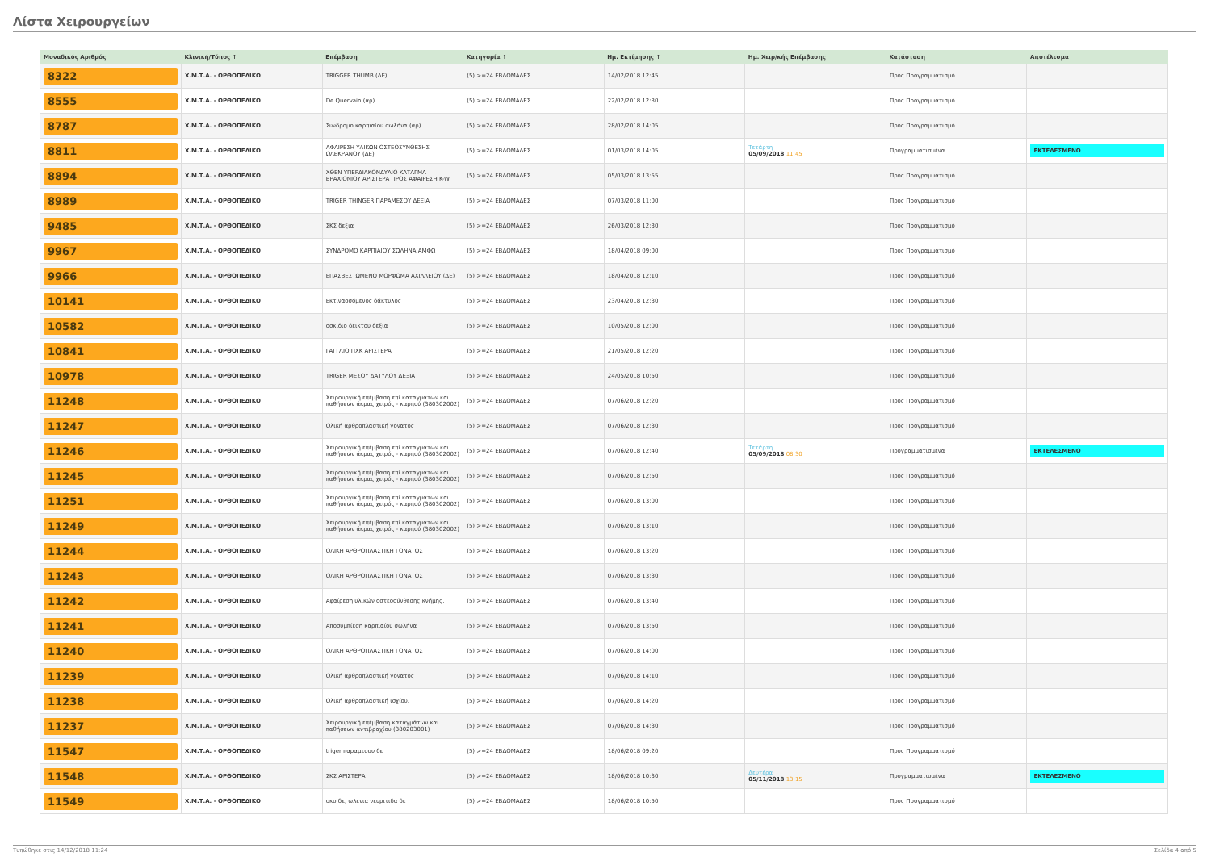Λίστα Χειρουργείων
| Μοναδικός Αριθμός | Κλινική/Τύπος ↑ | Επέμβαση | Κατηγορία ↑ | Ημ. Εκτίμησης ↑ | Ημ. Χειρ/κής Επέμβασης | Κατάσταση | Αποτέλεσμα |
| --- | --- | --- | --- | --- | --- | --- | --- |
| 8322 | Χ.Μ.Τ.Α. - ΟΡΘΟΠΕΔΙΚΟ | TRIGGER THUMB (ΔΕ) | (5) >=24 ΕΒΔΟΜΑΔΕΣ | 14/02/2018 12:45 | | Προς Προγραμματισμό | |
| 8555 | Χ.Μ.Τ.Α. - ΟΡΘΟΠΕΔΙΚΟ | De Quervain (αρ) | (5) >=24 ΕΒΔΟΜΑΔΕΣ | 22/02/2018 12:30 | | Προς Προγραμματισμό | |
| 8787 | Χ.Μ.Τ.Α. - ΟΡΘΟΠΕΔΙΚΟ | Συνδρομο καρπιαίου σωλήνα (αρ) | (5) >=24 ΕΒΔΟΜΑΔΕΣ | 28/02/2018 14:05 | | Προς Προγραμματισμό | |
| 8811 | Χ.Μ.Τ.Α. - ΟΡΘΟΠΕΔΙΚΟ | ΑΦΑΙΡΕΣΗ ΥΛΙΚΩΝ ΟΣΤΕΟΣΥΝΘΕΣΗΣ ΩΛΕΚΡΑΝΟΥ (ΔΕ) | (5) >=24 ΕΒΔΟΜΑΔΕΣ | 01/03/2018 14:05 | Τετάρτη 05/09/2018 11:45 | Προγραμματισμένα | ΕΚΤΕΛΕΣΜΕΝΟ |
| 8894 | Χ.Μ.Τ.Α. - ΟΡΘΟΠΕΔΙΚΟ | ΧΘΕΝ ΥΠΕΡΔΙΑΚΟΝΔΥΛΙΟ ΚΑΤΑΓΜΑ ΒΡΑΧΙΟΝΙΟΥ ΑΡΙΣΤΕΡΑ ΠΡΟΣ ΑΦΑΙΡΕΣΗ K-W | (5) >=24 ΕΒΔΟΜΑΔΕΣ | 05/03/2018 13:55 | | Προς Προγραμματισμό | |
| 8989 | Χ.Μ.Τ.Α. - ΟΡΘΟΠΕΔΙΚΟ | TRIGER THINGER ΠΑΡΑΜΕΣΟΥ ΔΕΞΙΑ | (5) >=24 ΕΒΔΟΜΑΔΕΣ | 07/03/2018 11:00 | | Προς Προγραμματισμό | |
| 9485 | Χ.Μ.Τ.Α. - ΟΡΘΟΠΕΔΙΚΟ | ΣΚΣ δεξια | (5) >=24 ΕΒΔΟΜΑΔΕΣ | 26/03/2018 12:30 | | Προς Προγραμματισμό | |
| 9967 | Χ.Μ.Τ.Α. - ΟΡΘΟΠΕΔΙΚΟ | ΣΥΝΔΡΟΜΟ ΚΑΡΠΙΑΙΟΥ ΣΩΛΗΝΑ ΑΜΦΩ | (5) >=24 ΕΒΔΟΜΑΔΕΣ | 18/04/2018 09:00 | | Προς Προγραμματισμό | |
| 9966 | Χ.Μ.Τ.Α. - ΟΡΘΟΠΕΔΙΚΟ | ΕΠΑΣΒΕΣΤΩΜΕΝΟ ΜΟΡΦΩΜΑ ΑΧΙΛΛΕΙΟΥ (ΔΕ) | (5) >=24 ΕΒΔΟΜΑΔΕΣ | 18/04/2018 12:10 | | Προς Προγραμματισμό | |
| 10141 | Χ.Μ.Τ.Α. - ΟΡΘΟΠΕΔΙΚΟ | Εκτιναοσόμενος δάκτυλος | (5) >=24 ΕΒΔΟΜΑΔΕΣ | 23/04/2018 12:30 | | Προς Προγραμματισμό | |
| 10582 | Χ.Μ.Τ.Α. - ΟΡΘΟΠΕΔΙΚΟ | οσκιδιο δεικτου δεξια | (5) >=24 ΕΒΔΟΜΑΔΕΣ | 10/05/2018 12:00 | | Προς Προγραμματισμό | |
| 10841 | Χ.Μ.Τ.Α. - ΟΡΘΟΠΕΔΙΚΟ | ΓΑΓΓΛΙΟ ΠΧΚ ΑΡΙΣΤΕΡΑ | (5) >=24 ΕΒΔΟΜΑΔΕΣ | 21/05/2018 12:20 | | Προς Προγραμματισμό | |
| 10978 | Χ.Μ.Τ.Α. - ΟΡΘΟΠΕΔΙΚΟ | TRIGER ΜΕΣΟΥ ΔΑΤΥΛΟΥ ΔΕΞΙΑ | (5) >=24 ΕΒΔΟΜΑΔΕΣ | 24/05/2018 10:50 | | Προς Προγραμματισμό | |
| 11248 | Χ.Μ.Τ.Α. - ΟΡΘΟΠΕΔΙΚΟ | Χειρουργική επέμβαση επί καταγμάτων και παθήσεων άκρας χειρός - καρπού (380302002) | (5) >=24 ΕΒΔΟΜΑΔΕΣ | 07/06/2018 12:20 | | Προς Προγραμματισμό | |
| 11247 | Χ.Μ.Τ.Α. - ΟΡΘΟΠΕΔΙΚΟ | Ολική αρθροπλαστική γόνατος | (5) >=24 ΕΒΔΟΜΑΔΕΣ | 07/06/2018 12:30 | | Προς Προγραμματισμό | |
| 11246 | Χ.Μ.Τ.Α. - ΟΡΘΟΠΕΔΙΚΟ | Χειρουργική επέμβαση επί καταγμάτων και παθήσεων άκρας χειρός - καρπού (380302002) | (5) >=24 ΕΒΔΟΜΑΔΕΣ | 07/06/2018 12:40 | Τετάρτη 05/09/2018 08:30 | Προγραμματισμένα | ΕΚΤΕΛΕΣΜΕΝΟ |
| 11245 | Χ.Μ.Τ.Α. - ΟΡΘΟΠΕΔΙΚΟ | Χειρουργική επέμβαση επί καταγμάτων και παθήσεων άκρας χειρός - καρπού (380302002) | (5) >=24 ΕΒΔΟΜΑΔΕΣ | 07/06/2018 12:50 | | Προς Προγραμματισμό | |
| 11251 | Χ.Μ.Τ.Α. - ΟΡΘΟΠΕΔΙΚΟ | Χειρουργική επέμβαση επί καταγμάτων και παθήσεων άκρας χειρός - καρπού (380302002) | (5) >=24 ΕΒΔΟΜΑΔΕΣ | 07/06/2018 13:00 | | Προς Προγραμματισμό | |
| 11249 | Χ.Μ.Τ.Α. - ΟΡΘΟΠΕΔΙΚΟ | Χειρουργική επέμβαση επί καταγμάτων και παθήσεων άκρας χειρός - καρπού (380302002) | (5) >=24 ΕΒΔΟΜΑΔΕΣ | 07/06/2018 13:10 | | Προς Προγραμματισμό | |
| 11244 | Χ.Μ.Τ.Α. - ΟΡΘΟΠΕΔΙΚΟ | ΟΛΙΚΗ ΑΡΘΡΟΠΛΑΣΤΙΚΗ ΓΟΝΑΤΟΣ | (5) >=24 ΕΒΔΟΜΑΔΕΣ | 07/06/2018 13:20 | | Προς Προγραμματισμό | |
| 11243 | Χ.Μ.Τ.Α. - ΟΡΘΟΠΕΔΙΚΟ | ΟΛΙΚΗ ΑΡΘΡΟΠΛΑΣΤΙΚΗ ΓΟΝΑΤΟΣ | (5) >=24 ΕΒΔΟΜΑΔΕΣ | 07/06/2018 13:30 | | Προς Προγραμματισμό | |
| 11242 | Χ.Μ.Τ.Α. - ΟΡΘΟΠΕΔΙΚΟ | Αφαίρεση υλικών οστεοσύνθεσης κνήμης. | (5) >=24 ΕΒΔΟΜΑΔΕΣ | 07/06/2018 13:40 | | Προς Προγραμματισμό | |
| 11241 | Χ.Μ.Τ.Α. - ΟΡΘΟΠΕΔΙΚΟ | Αποσυμπίεση καρπιαίου σωλήνα | (5) >=24 ΕΒΔΟΜΑΔΕΣ | 07/06/2018 13:50 | | Προς Προγραμματισμό | |
| 11240 | Χ.Μ.Τ.Α. - ΟΡΘΟΠΕΔΙΚΟ | ΟΛΙΚΗ ΑΡΘΡΟΠΛΑΣΤΙΚΗ ΓΟΝΑΤΟΣ | (5) >=24 ΕΒΔΟΜΑΔΕΣ | 07/06/2018 14:00 | | Προς Προγραμματισμό | |
| 11239 | Χ.Μ.Τ.Α. - ΟΡΘΟΠΕΔΙΚΟ | Ολική αρθροπλαστική γόνατος | (5) >=24 ΕΒΔΟΜΑΔΕΣ | 07/06/2018 14:10 | | Προς Προγραμματισμό | |
| 11238 | Χ.Μ.Τ.Α. - ΟΡΘΟΠΕΔΙΚΟ | Ολική αρθροπλαστική ισχίου. | (5) >=24 ΕΒΔΟΜΑΔΕΣ | 07/06/2018 14:20 | | Προς Προγραμματισμό | |
| 11237 | Χ.Μ.Τ.Α. - ΟΡΘΟΠΕΔΙΚΟ | Χειρουργική επέμβαση καταγμάτων και παθήσεων αντιβραχίου (380203001) | (5) >=24 ΕΒΔΟΜΑΔΕΣ | 07/06/2018 14:30 | | Προς Προγραμματισμό | |
| 11547 | Χ.Μ.Τ.Α. - ΟΡΘΟΠΕΔΙΚΟ | triger παραμεσου δε | (5) >=24 ΕΒΔΟΜΑΔΕΣ | 18/06/2018 09:20 | | Προς Προγραμματισμό | |
| 11548 | Χ.Μ.Τ.Α. - ΟΡΘΟΠΕΔΙΚΟ | ΣΚΣ ΑΡΙΣΤΕΡΑ | (5) >=24 ΕΒΔΟΜΑΔΕΣ | 18/06/2018 10:30 | Δευτέρα 05/11/2018 13:15 | Προγραμματισμένα | ΕΚΤΕΛΕΣΜΕΝΟ |
| 11549 | Χ.Μ.Τ.Α. - ΟΡΘΟΠΕΔΙΚΟ | σκσ δε, ωλενια νευριτιδα δε | (5) >=24 ΕΒΔΟΜΑΔΕΣ | 18/06/2018 10:50 | | Προς Προγραμματισμό | |
Τυπώθηκε στις 14/12/2018 11:24 Σελίδα 4 από 5